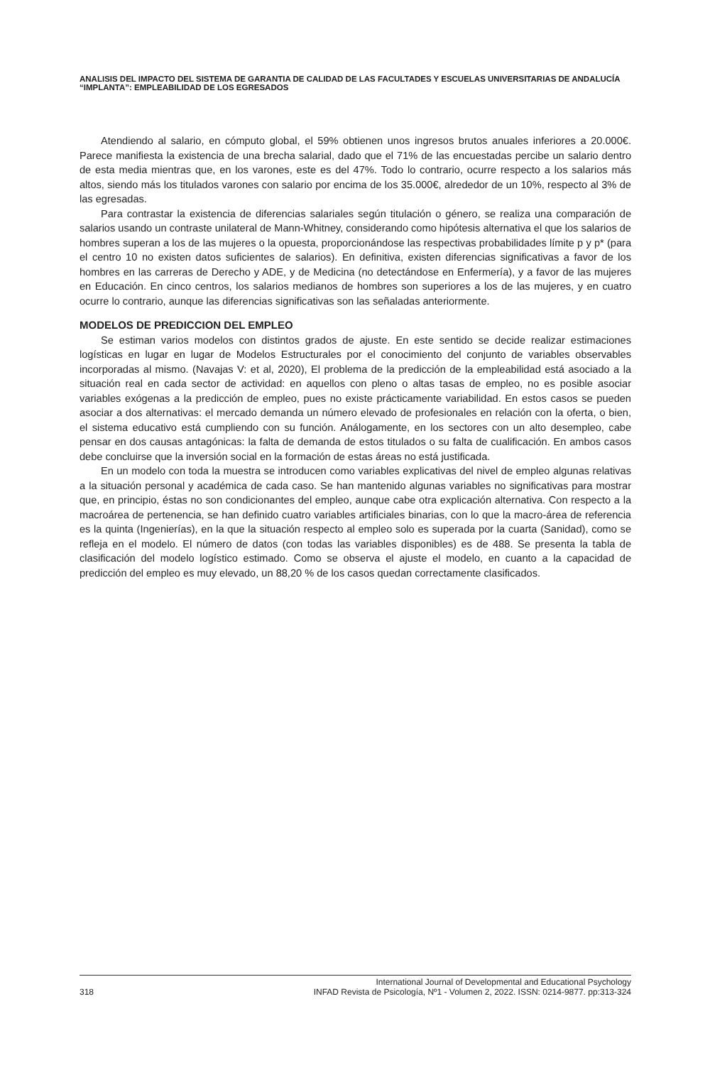ANALISIS DEL IMPACTO DEL SISTEMA DE GARANTIA DE CALIDAD DE LAS FACULTADES Y ESCUELAS UNIVERSITARIAS DE ANDALUCÍA “IMPLANTA”: EMPLEABILIDAD DE LOS EGRESADOS
Atendiendo al salario, en cómputo global, el 59% obtienen unos ingresos brutos anuales inferiores a 20.000€. Parece manifiesta la existencia de una brecha salarial, dado que el 71% de las encuestadas percibe un salario dentro de esta media mientras que, en los varones, este es del 47%. Todo lo contrario, ocurre respecto a los salarios más altos, siendo más los titulados varones con salario por encima de los 35.000€, alrededor de un 10%, respecto al 3% de las egresadas.
Para contrastar la existencia de diferencias salariales según titulación o género, se realiza una comparación de salarios usando un contraste unilateral de Mann-Whitney, considerando como hipótesis alternativa el que los salarios de hombres superan a los de las mujeres o la opuesta, proporcionándose las respectivas probabilidades límite p y p* (para el centro 10 no existen datos suficientes de salarios). En definitiva, existen diferencias significativas a favor de los hombres en las carreras de Derecho y ADE, y de Medicina (no detectándose en Enfermería), y a favor de las mujeres en Educación. En cinco centros, los salarios medianos de hombres son superiores a los de las mujeres, y en cuatro ocurre lo contrario, aunque las diferencias significativas son las señaladas anteriormente.
MODELOS DE PREDICCION DEL EMPLEO
Se estiman varios modelos con distintos grados de ajuste. En este sentido se decide realizar estimaciones logísticas en lugar en lugar de Modelos Estructurales por el conocimiento del conjunto de variables observables incorporadas al mismo. (Navajas V: et al, 2020), El problema de la predicción de la empleabilidad está asociado a la situación real en cada sector de actividad: en aquellos con pleno o altas tasas de empleo, no es posible asociar variables exógenas a la predicción de empleo, pues no existe prácticamente variabilidad. En estos casos se pueden asociar a dos alternativas: el mercado demanda un número elevado de profesionales en relación con la oferta, o bien, el sistema educativo está cumpliendo con su función. Análogamente, en los sectores con un alto desempleo, cabe pensar en dos causas antagónicas: la falta de demanda de estos titulados o su falta de cualificación. En ambos casos debe concluirse que la inversión social en la formación de estas áreas no está justificada.
En un modelo con toda la muestra se introducen como variables explicativas del nivel de empleo algunas relativas a la situación personal y académica de cada caso. Se han mantenido algunas variables no significativas para mostrar que, en principio, éstas no son condicionantes del empleo, aunque cabe otra explicación alternativa. Con respecto a la macroárea de pertenencia, se han definido cuatro variables artificiales binarias, con lo que la macro-área de referencia es la quinta (Ingenierías), en la que la situación respecto al empleo solo es superada por la cuarta (Sanidad), como se refleja en el modelo. El número de datos (con todas las variables disponibles) es de 488. Se presenta la tabla de clasificación del modelo logístico estimado. Como se observa el ajuste el modelo, en cuanto a la capacidad de predicción del empleo es muy elevado, un 88,20 % de los casos quedan correctamente clasificados.
318 International Journal of Developmental and Educational Psychology
INFAD Revista de Psicología, Nº1 - Volumen 2, 2022. ISSN: 0214-9877. pp:313-324